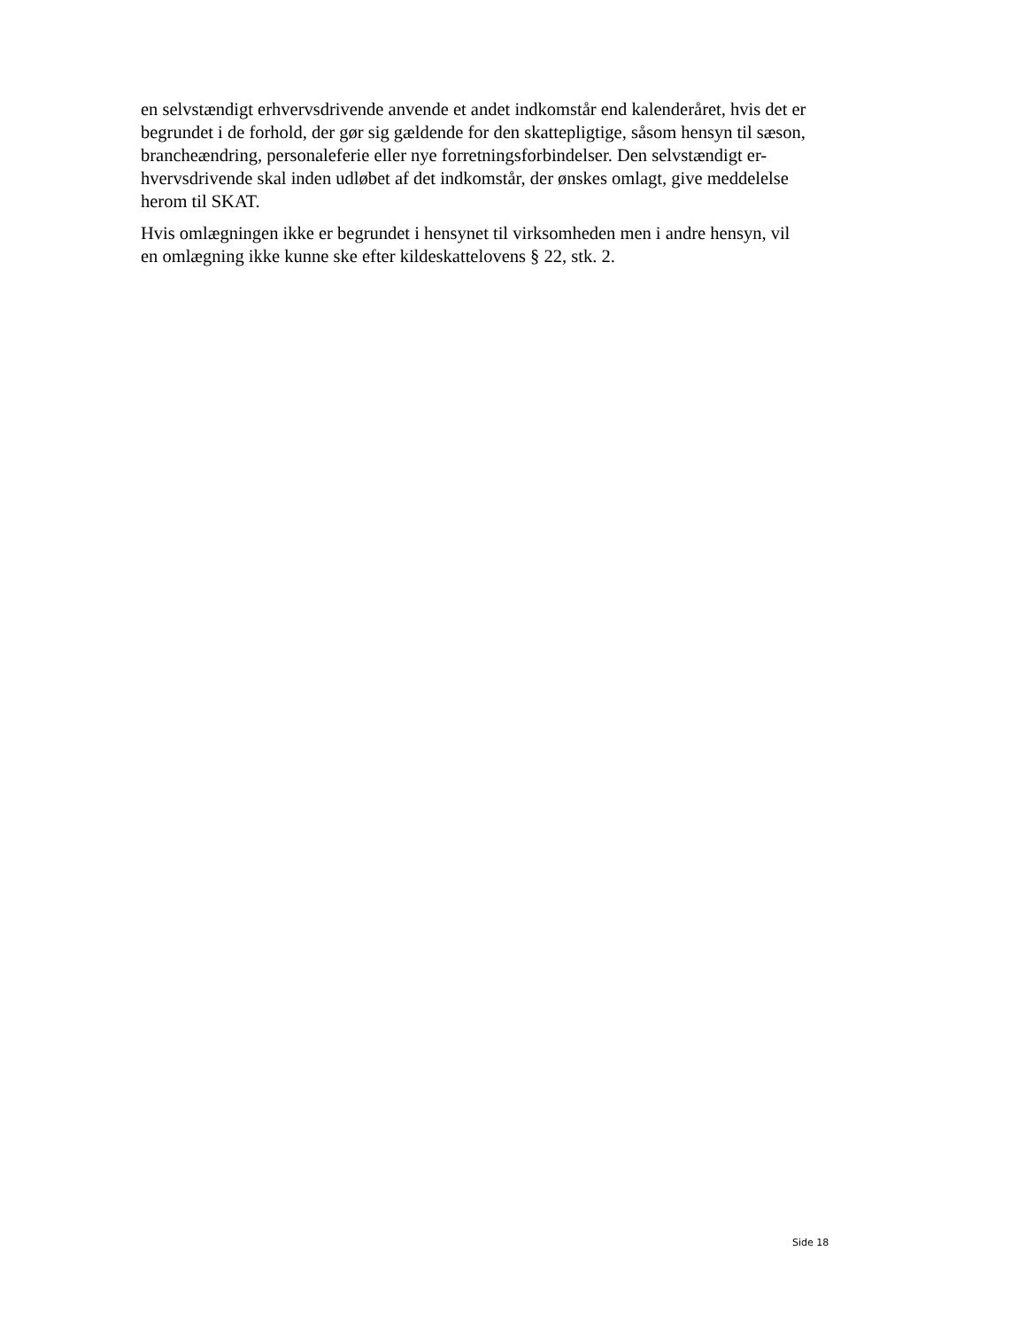en selvstændigt erhvervsdrivende anvende et andet indkomstår end kalenderåret, hvis det er
begrundet i de forhold, der gør sig gældende for den skattepligtige, såsom hensyn til sæson,
brancheændring, personaleferie eller nye forretningsforbindelser. Den selvstændigt er-
hvervsdrivende skal inden udløbet af det indkomstår, der ønskes omlagt, give meddelelse
herom til SKAT.
Hvis omlægningen ikke er begrundet i hensynet til virksomheden men i andre hensyn, vil
en omlægning ikke kunne ske efter kildeskattelovens § 22, stk. 2.
Side 18